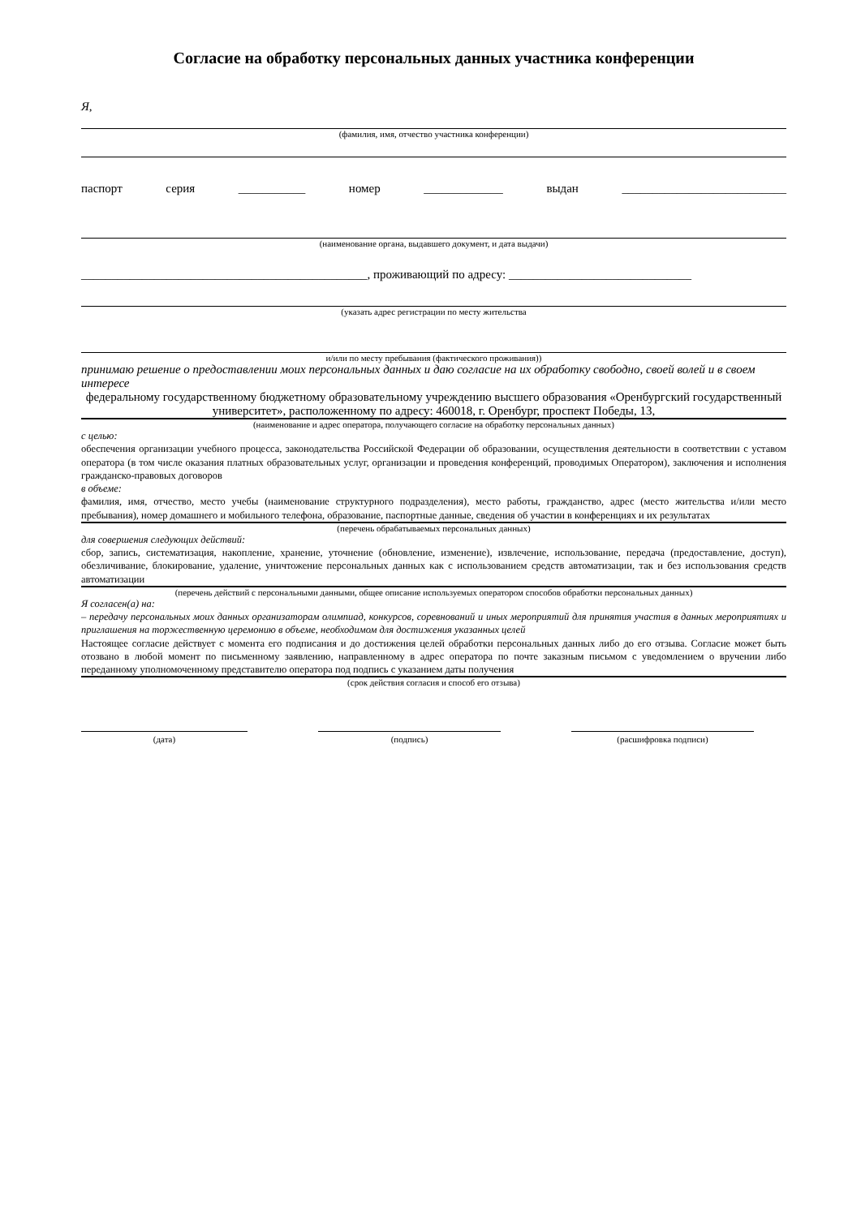Согласие на обработку персональных данных участника конференции
Я,
(фамилия, имя, отчество участника конференции)
паспорт серия ___________ номер _____________ выдан ___________________________
(наименование органа, выдавшего документ, и дата выдачи)
_______________________________________________, проживающий по адресу: ______________________________
(указать адрес регистрации по месту жительства
и/или по месту пребывания (фактического проживания))
принимаю решение о предоставлении моих персональных данных и даю согласие на их обработку свободно, своей волей и в своем интересе
федеральному государственному бюджетному образовательному учреждению высшего образования «Оренбургский государственный университет», расположенному по адресу: 460018, г. Оренбург, проспект Победы, 13,
(наименование и адрес оператора, получающего согласие на обработку персональных данных)
с целью:
обеспечения организации учебного процесса, законодательства Российской Федерации об образовании, осуществления деятельности в соответствии с уставом оператора (в том числе оказания платных образовательных услуг, организации и проведения конференций, проводимых Оператором), заключения и исполнения гражданско-правовых договоров
в объеме:
фамилия, имя, отчество, место учебы (наименование структурного подразделения), место работы, гражданство, адрес (место жительства и/или место пребывания), номер домашнего и мобильного телефона, образование, паспортные данные, сведения об участии в конференциях и их результатах
(перечень обрабатываемых персональных данных)
для совершения следующих действий:
сбор, запись, систематизация, накопление, хранение, уточнение (обновление, изменение), извлечение, использование, передача (предоставление, доступ), обезличивание, блокирование, удаление, уничтожение персональных данных как с использованием средств автоматизации, так и без использования средств автоматизации
(перечень действий с персональными данными, общее описание используемых оператором способов обработки персональных данных)
Я согласен(а) на:
– передачу персональных моих данных организаторам олимпиад, конкурсов, соревнований и иных мероприятий для принятия участия в данных мероприятиях и приглашения на торжественную церемонию в объеме, необходимом для достижения указанных целей
Настоящее согласие действует с момента его подписания и до достижения целей обработки персональных данных либо до его отзыва. Согласие может быть отозвано в любой момент по письменному заявлению, направленному в адрес оператора по почте заказным письмом с уведомлением о вручении либо переданному уполномоченному представителю оператора под подпись с указанием даты получения
(срок действия согласия и способ его отзыва)
(дата) (подпись) (расшифровка подписи)